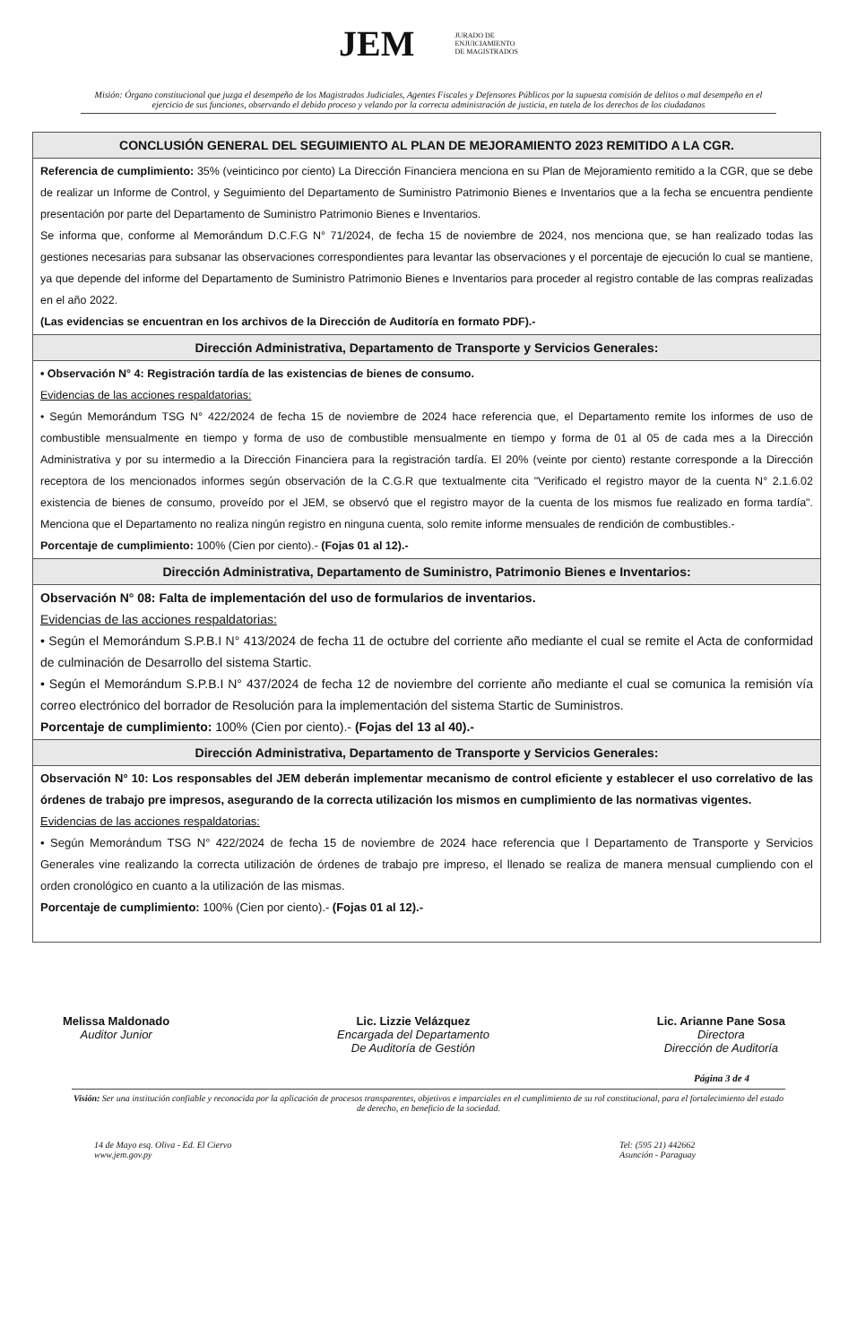JEM JURADO DE
ENJUICIAMIENTO
DE MAGISTRADOS
Misión: Órgano constitucional que juzga el desempeño de los Magistrados Judiciales, Agentes Fiscales y Defensores Públicos por la supuesta comisión de delitos o mal desempeño en el ejercicio de sus funciones, observando el debido proceso y velando por la correcta administración de justicia, en tutela de los derechos de los ciudadanos
| CONCLUSIÓN GENERAL DEL SEGUIMIENTO AL PLAN DE MEJORAMIENTO 2023 REMITIDO A LA CGR. |
| --- |
| Referencia de cumplimiento: 35% (veinticinco por ciento) La Dirección Financiera menciona en su Plan de Mejoramiento remitido a la CGR, que se debe de realizar un Informe de Control, y Seguimiento del Departamento de Suministro Patrimonio Bienes e Inventarios que a la fecha se encuentra pendiente presentación por parte del Departamento de Suministro Patrimonio Bienes e Inventarios. Se informa que, conforme al Memorándum D.C.F.G N° 71/2024, de fecha 15 de noviembre de 2024, nos menciona que, se han realizado todas las gestiones necesarias para subsanar las observaciones correspondientes para levantar las observaciones y el porcentaje de ejecución lo cual se mantiene, ya que depende del informe del Departamento de Suministro Patrimonio Bienes e Inventarios para proceder al registro contable de las compras realizadas en el año 2022. (Las evidencias se encuentran en los archivos de la Dirección de Auditoría en formato PDF).- |
| Dirección Administrativa, Departamento de Transporte y Servicios Generales: |
| • Observación N° 4: Registración tardía de las existencias de bienes de consumo. Evidencias de las acciones respaldatorias: • Según Memorándum TSG N° 422/2024 de fecha 15 de noviembre de 2024 hace referencia que, el Departamento remite los informes de uso de combustible mensualmente en tiempo y forma de uso de combustible mensualmente en tiempo y forma de 01 al 05 de cada mes a la Dirección Administrativa y por su intermedio a la Dirección Financiera para la registración tardía. El 20% (veinte por ciento) restante corresponde a la Dirección receptora de los mencionados informes según observación de la C.G.R que textualmente cita "Verificado el registro mayor de la cuenta N° 2.1.6.02 existencia de bienes de consumo, proveído por el JEM, se observó que el registro mayor de la cuenta de los mismos fue realizado en forma tardía". Menciona que el Departamento no realiza ningún registro en ninguna cuenta, solo remite informe mensuales de rendición de combustibles.- Porcentaje de cumplimiento: 100% (Cien por ciento).- (Fojas 01 al 12).- |
| Dirección Administrativa, Departamento de Suministro, Patrimonio Bienes e Inventarios: |
| Observación N° 08: Falta de implementación del uso de formularios de inventarios. Evidencias de las acciones respaldatorias: • Según el Memorándum S.P.B.I N° 413/2024 de fecha 11 de octubre del corriente año mediante el cual se remite el Acta de conformidad de culminación de Desarrollo del sistema Startic. • Según el Memorándum S.P.B.I N° 437/2024 de fecha 12 de noviembre del corriente año mediante el cual se comunica la remisión vía correo electrónico del borrador de Resolución para la implementación del sistema Startic de Suministros. Porcentaje de cumplimiento: 100% (Cien por ciento).- (Fojas del 13 al 40).- |
| Dirección Administrativa, Departamento de Transporte y Servicios Generales: |
| Observación N° 10: Los responsables del JEM deberán implementar mecanismo de control eficiente y establecer el uso correlativo de las órdenes de trabajo pre impresos, asegurando de la correcta utilización los mismos en cumplimiento de las normativas vigentes. Evidencias de las acciones respaldatorias: • Según Memorándum TSG N° 422/2024 de fecha 15 de noviembre de 2024 hace referencia que l Departamento de Transporte y Servicios Generales vine realizando la correcta utilización de órdenes de trabajo pre impreso, el llenado se realiza de manera mensual cumpliendo con el orden cronológico en cuanto a la utilización de las mismas. Porcentaje de cumplimiento: 100% (Cien por ciento).- (Fojas 01 al 12).- |
Melissa Maldonado
Auditor Junior
Lic. Lizzie Velázquez
Encargada del Departamento
De Auditoría de Gestión
Lic. Arianne Pane Sosa
Directora
Dirección de Auditoría
Página 3 de 4
Visión: Ser una institución confiable y reconocida por la aplicación de procesos transparentes, objetivos e imparciales en el cumplimiento de su rol constitucional, para el fortalecimiento del estado de derecho, en beneficio de la sociedad.
14 de Mayo esq. Oliva - Ed. El Ciervo
www.jem.gov.py
Tel: (595 21) 442662
Asunción - Paraguay